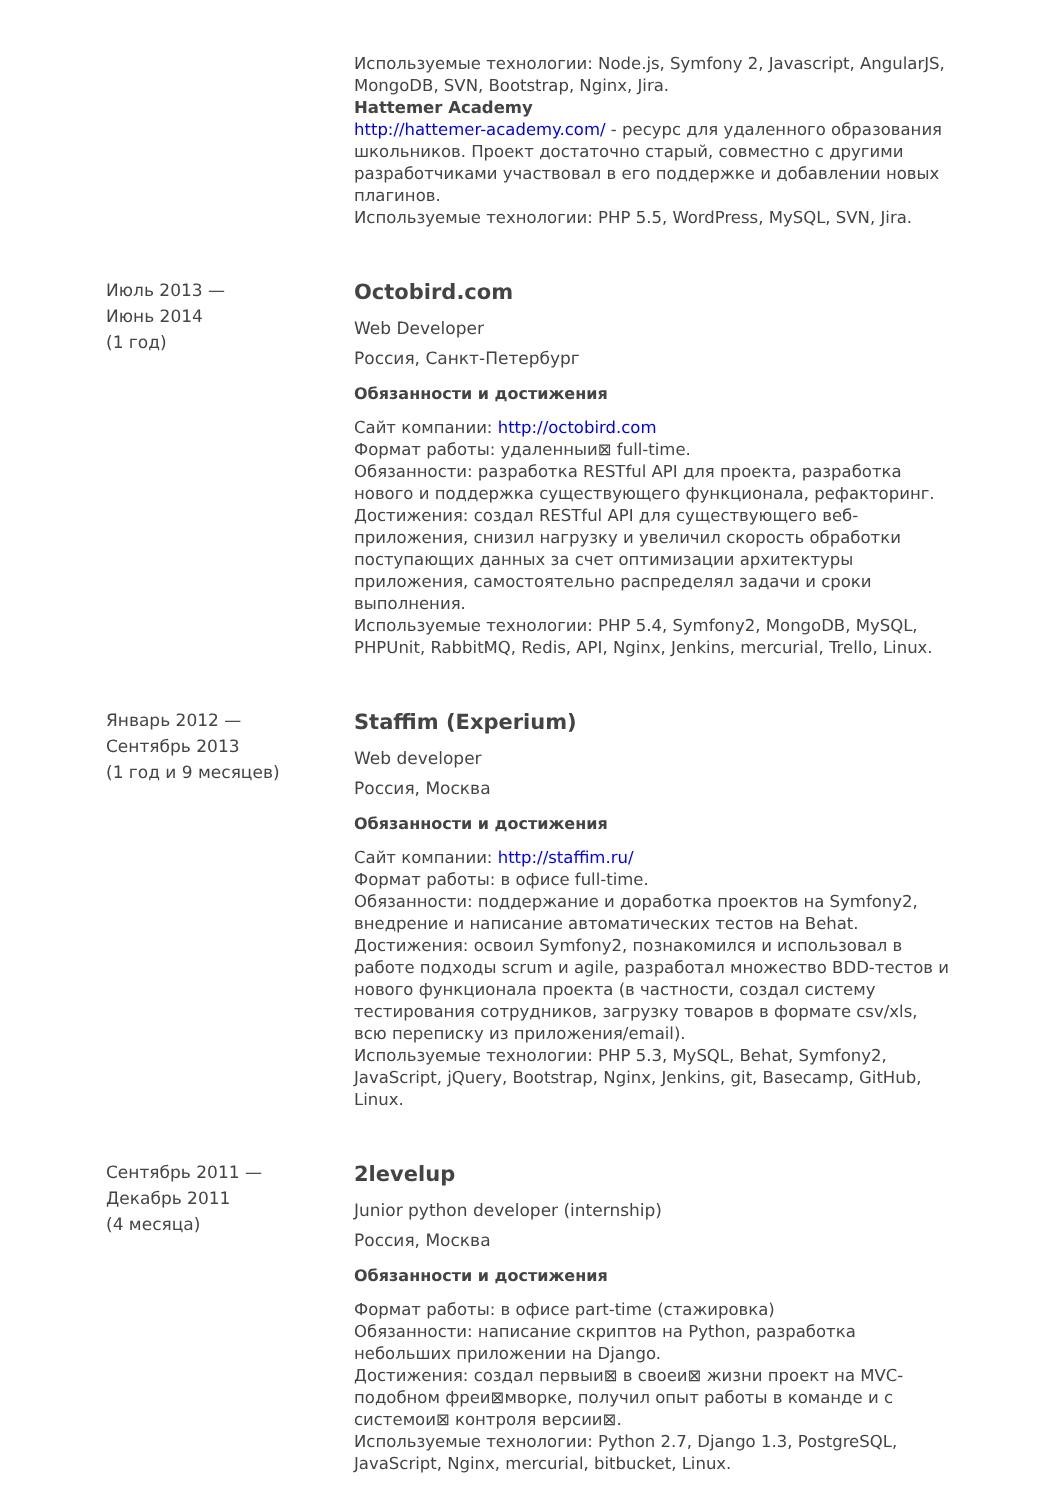Используемые технологии: Node.js, Symfony 2, Javascript, AngularJS, MongoDB, SVN, Bootstrap, Nginx, Jira.
Hattemer Academy
http://hattemer-academy.com/ - ресурс для удаленного образования школьников. Проект достаточно старый, совместно с другими разработчиками участвовал в его поддержке и добавлении новых плагинов.
Используемые технологии: PHP 5.5, WordPress, MySQL, SVN, Jira.
Июль 2013 —
Июнь 2014
(1 год)
Octobird.com
Web Developer
Россия, Санкт-Петербург
Обязанности и достижения
Сайт компании: http://octobird.com
Формат работы: удаленныи⊠ full-time.
Обязанности: разработка RESTful API для проекта, разработка нового и поддержка существующего функционала, рефакторинг.
Достижения: создал RESTful API для существующего веб-приложения, снизил нагрузку и увеличил скорость обработки поступающих данных за счет оптимизации архитектуры приложения, самостоятельно распределял задачи и сроки выполнения.
Используемые технологии: PHP 5.4, Symfony2, MongoDB, MySQL, PHPUnit, RabbitMQ, Redis, API, Nginx, Jenkins, mercurial, Trello, Linux.
Январь 2012 —
Сентябрь 2013
(1 год и 9 месяцев)
Staffim (Experium)
Web developer
Россия, Москва
Обязанности и достижения
Сайт компании: http://staffim.ru/
Формат работы: в офисе full-time.
Обязанности: поддержание и доработка проектов на Symfony2, внедрение и написание автоматических тестов на Behat.
Достижения: освоил Symfony2, познакомился и использовал в работе подходы scrum и agile, разработал множество BDD-тестов и нового функционала проекта (в частности, создал систему тестирования сотрудников, загрузку товаров в формате csv/xls, всю переписку из приложения/email).
Используемые технологии: PHP 5.3, MySQL, Behat, Symfony2, JavaScript, jQuery, Bootstrap, Nginx, Jenkins, git, Basecamp, GitHub, Linux.
Сентябрь 2011 —
Декабрь 2011
(4 месяца)
2levelup
Junior python developer (internship)
Россия, Москва
Обязанности и достижения
Формат работы: в офисе part-time (стажировка)
Обязанности: написание скриптов на Python, разработка небольших приложении на Django.
Достижения: создал первыи⊠ в своеи⊠ жизни проект на MVC-подобном фреи⊠мворке, получил опыт работы в команде и с системои⊠ контроля версии⊠.
Используемые технологии: Python 2.7, Django 1.3, PostgreSQL, JavaScript, Nginx, mercurial, bitbucket, Linux.